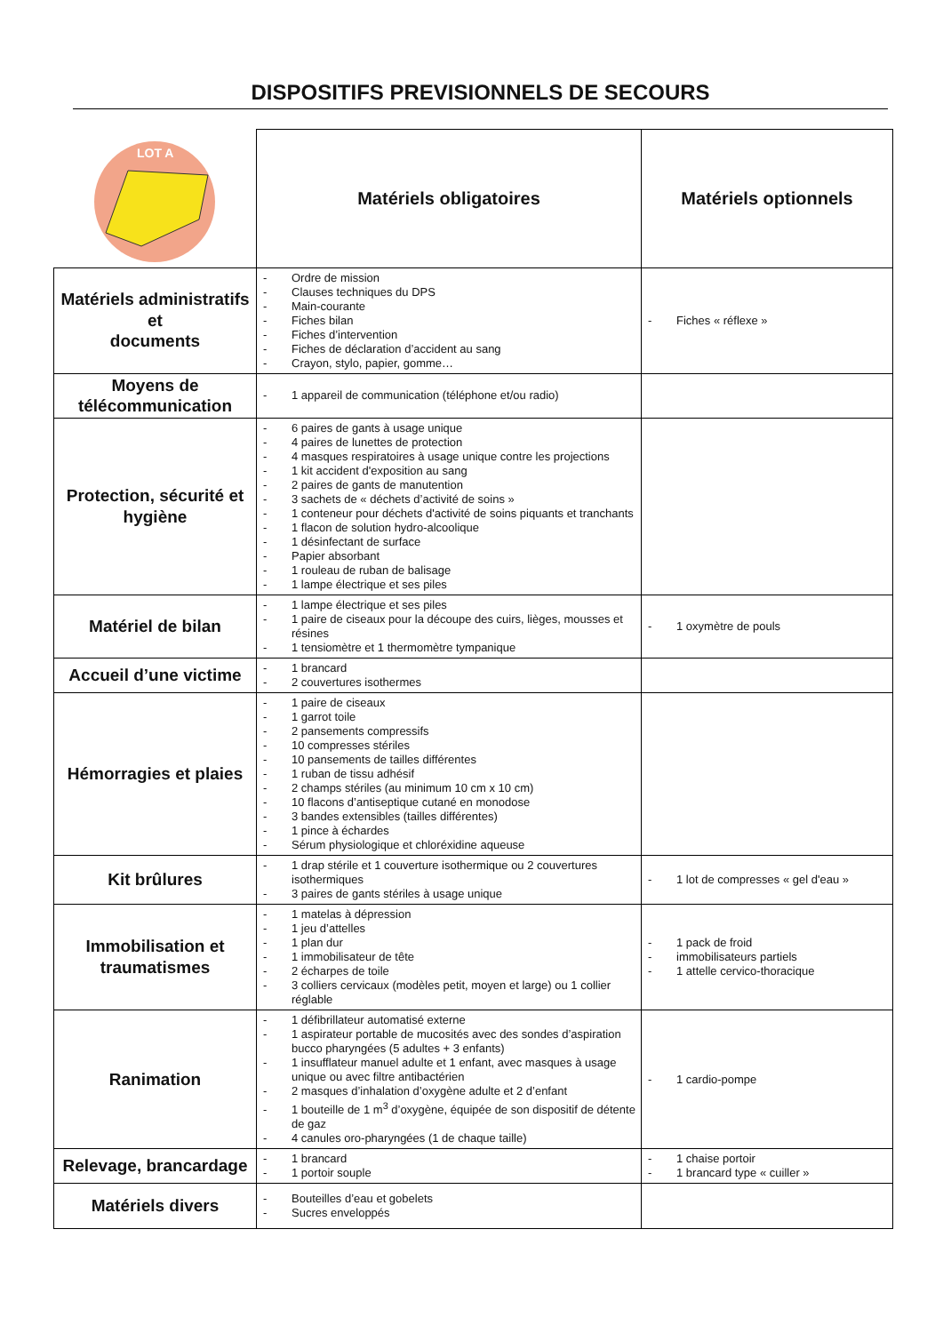DISPOSITIFS PREVISIONNELS DE SECOURS
| LOT A | Matériels obligatoires | Matériels optionnels |
| Matériels administratifs et documents | - Ordre de mission - Clauses techniques du DPS - Main-courante - Fiches bilan - Fiches d’intervention - Fiches de déclaration d’accident au sang - Crayon, stylo, papier, gomme… | - Fiches « réflexe » |
| Moyens de télécommunication | - 1 appareil de communication (téléphone et/ou radio) | |
| Protection, sécurité et hygiène | - 6 paires de gants à usage unique - 4 paires de lunettes de protection - 4 masques respiratoires à usage unique contre les projections - 1 kit accident d'exposition au sang - 2 paires de gants de manutention - 3 sachets de « déchets d’activité de soins » - 1 conteneur pour déchets d'activité de soins piquants et tranchants - 1 flacon de solution hydro-alcoolique - 1 désinfectant de surface - Papier absorbant - 1 rouleau de ruban de balisage - 1 lampe électrique et ses piles | |
| Matériel de bilan | - 1 lampe électrique et ses piles - 1 paire de ciseaux pour la découpe des cuirs, lièges, mousses et résines - 1 tensiomètre et 1 thermomètre tympanique | - 1 oxymètre de pouls |
| Accueil d’une victime | - 1 brancard - 2 couvertures isothermes | |
| Hémorragies et plaies | - 1 paire de ciseaux - 1 garrot toile - 2 pansements compressifs - 10 compresses stériles - 10 pansements de tailles différentes - 1 ruban de tissu adhésif - 2 champs stériles (au minimum 10 cm x 10 cm) - 10 flacons d’antiseptique cutané en monodose - 3 bandes extensibles (tailles différentes) - 1 pince à échardes - Sérum physiologique et chloréxidine aqueuse | |
| Kit brûlures | - 1 drap stérile et 1 couverture isothermique ou 2 couvertures isothermiques - 3 paires de gants stériles à usage unique | - 1 lot de compresses « gel d'eau » |
| Immobilisation et traumatismes | - 1 matelas à dépression - 1 jeu d’attelles - 1 plan dur - 1 immobilisateur de tête - 2 écharpes de toile - 3 colliers cervicaux (modèles petit, moyen et large) ou 1 collier réglable | - 1 pack de froid - immobilisateurs partiels - 1 attelle cervico-thoracique |
| Ranimation | - 1 défibrillateur automatisé externe - 1 aspirateur portable de mucosités avec des sondes d’aspiration bucco pharyngées (5 adultes + 3 enfants) - 1 insufflateur manuel adulte et 1 enfant, avec masques à usage unique ou avec filtre antibactérien - 2 masques d’inhalation d’oxygène adulte et 2 d’enfant - 1 bouteille de 1 m<sup>3</sup> d’oxygène, équipée de son dispositif de détente de gaz - 4 canules oro-pharyngées (1 de chaque taille) | - 1 cardio-pompe |
| Relevage, brancardage | - 1 brancard - 1 portoir souple | - 1 chaise portoir - 1 brancard type « cuiller » |
| Matériels divers | - Bouteilles d’eau et gobelets - Sucres enveloppés | |